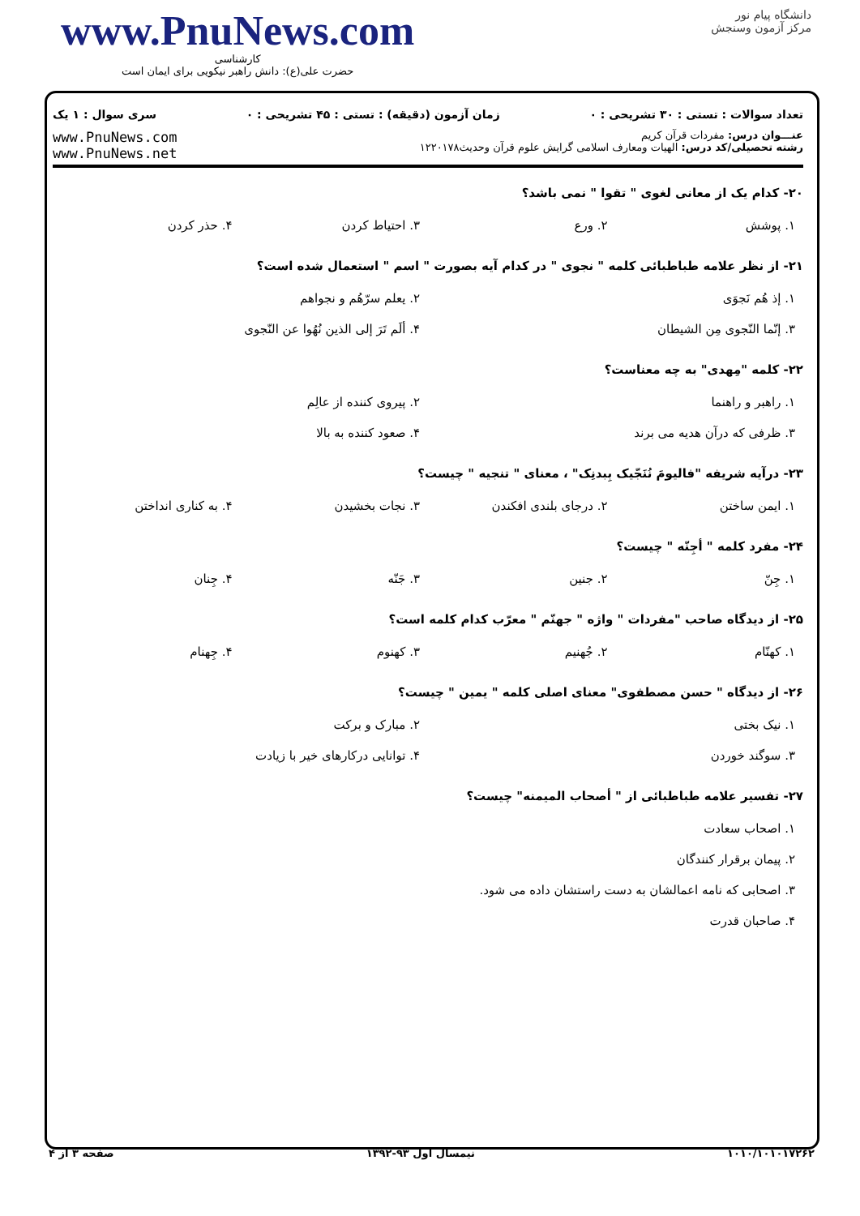www.PnuNews.com
کارشناسی
حضرت علی(ع): دانش راهبر نیکویی برای ایمان است
دانشگاه پیام نور
مرکز آزمون وسنجش
تعداد سوالات : تستی : ۳۰ تشریحی : ۰ زمان آزمون (دقیقه) : تستی : ۴۵ تشریحی : ۰ سری سوال : ۱ یک
عنـــوان درس: مفردات قرآن کریم
رشته تحصیلی/کد درس: الهیات ومعارف اسلامی گرایش علوم قرآن وحدیث۱۲۲۰۱۷۸
www.PnuNews.com
www.PnuNews.net
۲۰- کدام یک از معانی لغوی " تقوا " نمی باشد؟
| ۱. پوشش | ۲. ورع | ۳. احتیاط کردن | ۴. حذر کردن |
۲۱- از نظر علامه طباطبائی کلمه " نجوی " در کدام آیه بصورت " اسم " استعمال شده است؟
| ۱. إذ هُم نَجوَی | ۲. یعلم سرّهُم و نجواهم |
| ۳. إنّما النّجوی مِن الشیطان | ۴. ألَم تَرَ إلی الذین نُهُوا عن النّجوی |
۲۲- کلمه "مِهدی" به چه معناست؟
| ۱. راهبر و راهنما | ۲. پیروی کننده از عالِم |
| ۳. ظرفی که درآن هدیه می برند | ۴. صعود کننده به بالا |
۲۳- درآیه شریفه "فالیومَ نُنَجّیک بِبدنِک" ، معنای " تنجیه " چیست؟
| ۱. ایمن ساختن | ۲. درجای بلندی افکندن | ۳. نجات بخشیدن | ۴. به کناری انداختن |
۲۴- مفرد کلمه " أجِنّه " چیست؟
| ۱. جِنّ | ۲. جنین | ۳. جَنّه | ۴. جِنان |
۲۵- از دیدگاه صاحب "مفردات " واژه " جهنّم " معرّب کدام کلمه است؟
| ۱. کهنّام | ۲. جُهنیم | ۳. کهنوم | ۴. جِهنام |
۲۶- از دیدگاه " حسن مصطفوی" معنای اصلی کلمه " یمین " چیست؟
| ۱. نیک بختی | ۲. مبارک و برکت |
| ۳. سوگند خوردن | ۴. توانایی درکارهای خیر با زیادت |
۲۷- تفسیر علامه طباطبائی از " أصحاب المیمنه" چیست؟
| ۱. اصحاب سعادت |
| ۲. پیمان برقرار کنندگان |
| ۳. اصحابی که نامه اعمالشان به دست راستشان داده می شود. |
| ۴. صاحبان قدرت |
۱۰۱۰/۱۰۱۰۱۷۲۶۲ نیمسال اول ۹۳-۱۳۹۲ صفحه ۳ از ۴